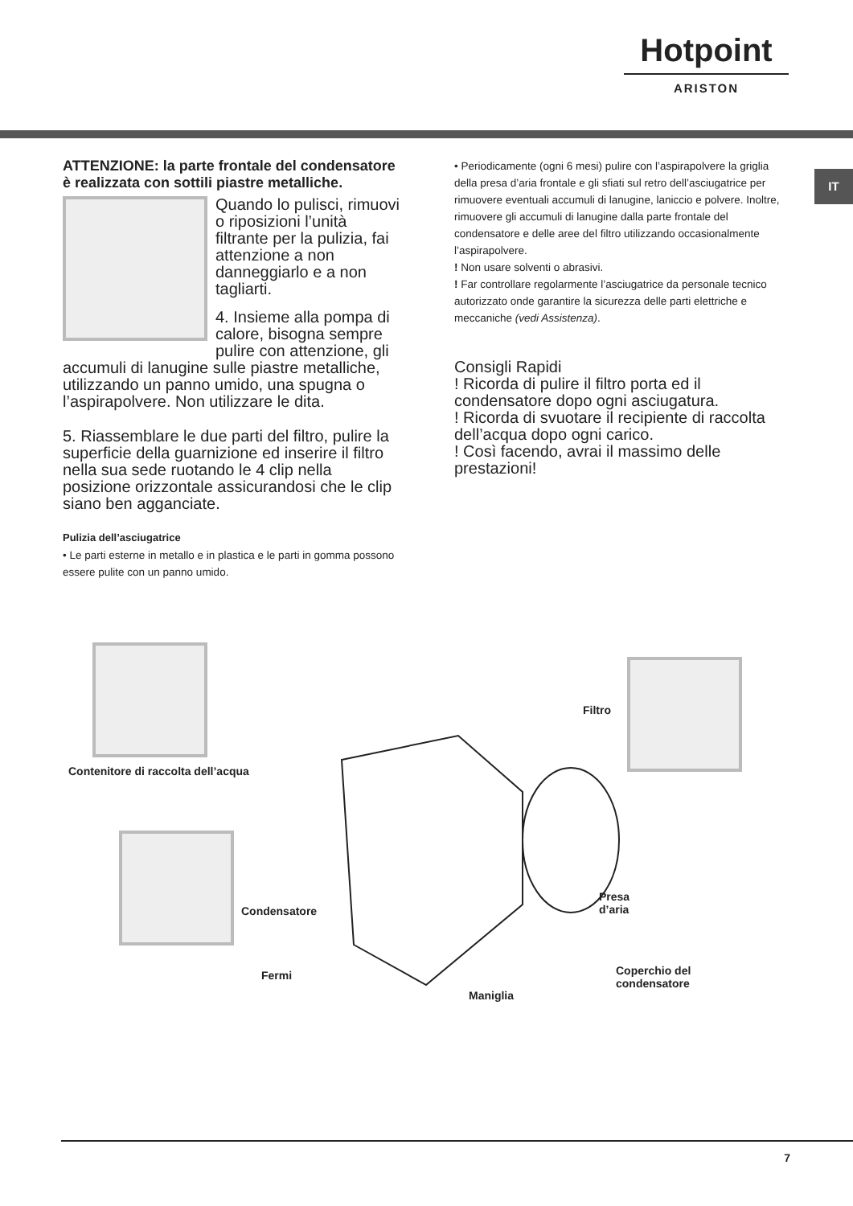Hotpoint
ARISTON
IT
ATTENZIONE: la parte frontale del condensatore è realizzata con sottili piastre metalliche.
Quando lo pulisci, rimuovi o riposizioni l’unità filtrante per la pulizia, fai attenzione a non danneggiarlo e a non tagliarti.
4. Insieme alla pompa di calore, bisogna sempre pulire con attenzione, gli accumuli di lanugine sulle piastre metalliche, utilizzando un panno umido, una spugna o l’aspirapolvere. Non utilizzare le dita.
5. Riassemblare le due parti del filtro, pulire la superficie della guarnizione ed inserire il filtro nella sua sede ruotando le 4 clip nella posizione orizzontale assicurandosi che le clip siano ben agganciate.
Pulizia dell’asciugatrice
• Le parti esterne in metallo e in plastica e le parti in gomma possono essere pulite con un panno umido.
• Periodicamente (ogni 6 mesi) pulire con l’aspirapolvere la griglia della presa d’aria frontale e gli sfiati sul retro dell’asciugatrice per rimuovere eventuali accumuli di lanugine, laniccio e polvere. Inoltre, rimuovere gli accumuli di lanugine dalla parte frontale del condensatore e delle aree del filtro utilizzando occasionalmente l’aspirapolvere.
! Non usare solventi o abrasivi.
! Far controllare regolarmente l’asciugatrice da personale tecnico autorizzato onde garantire la sicurezza delle parti elettriche e meccaniche (vedi Assistenza).
Consigli Rapidi
! Ricorda di pulire il filtro porta ed il condensatore dopo ogni asciugatura.
! Ricorda di svuotare il recipiente di raccolta dell’acqua dopo ogni carico.
! Così facendo, avrai il massimo delle prestazioni!
Filtro
Contenitore di raccolta dell’acqua
Condensatore
Presa
d’aria
Fermi
Coperchio del
condensatore
Maniglia
7